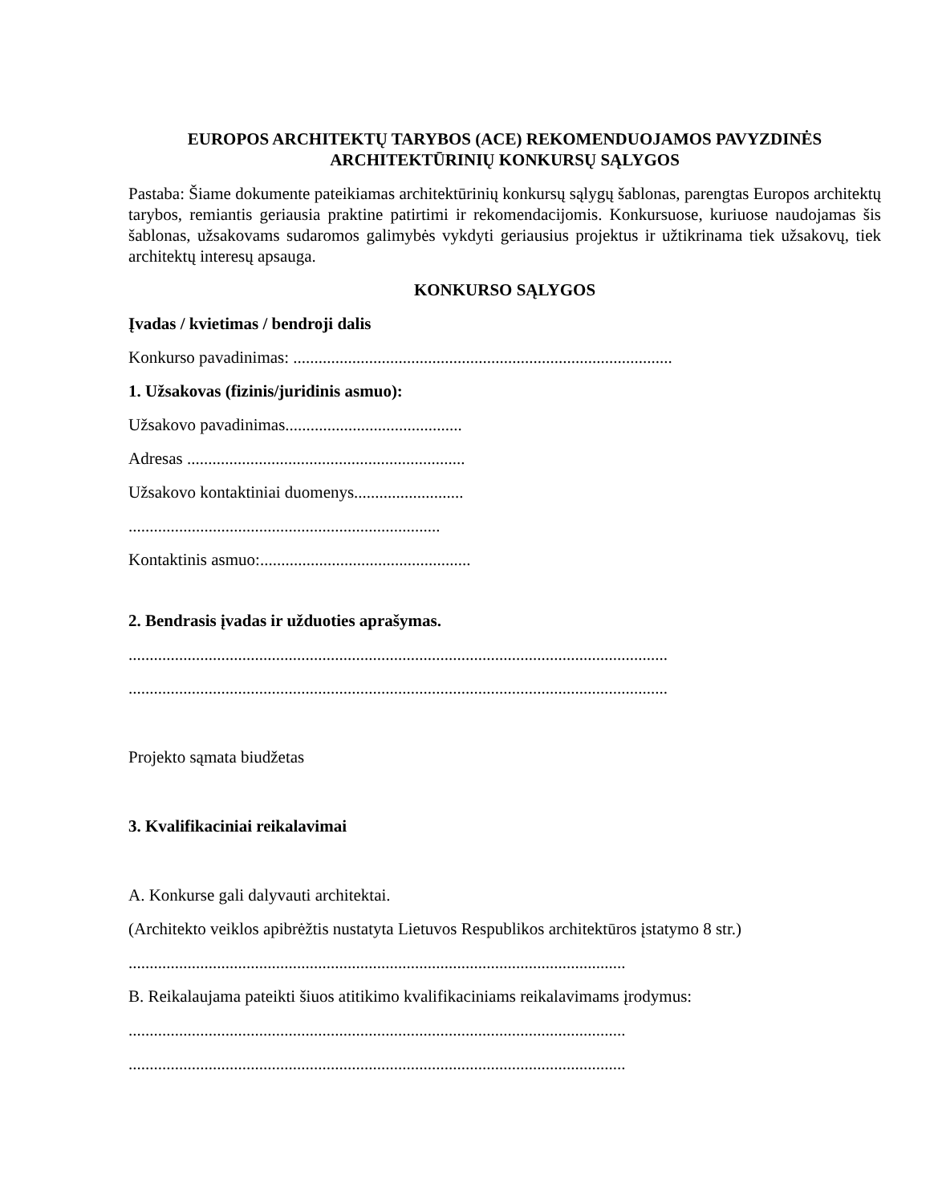EUROPOS ARCHITEKTŲ TARYBOS (ACE) REKOMENDUOJAMOS PAVYZDINĖS
ARCHITEKTŪRINIŲ KONKURSŲ SĄLYGOS
Pastaba: Šiame dokumente pateikiamas architektūrinių konkursų sąlygų šablonas, parengtas Europos architektų tarybos, remiantis geriausia praktine patirtimi ir rekomendacijomis. Konkursuose, kuriuose naudojamas šis šablonas, užsakovams sudaromos galimybės vykdyti geriausius projektus ir užtikrinama tiek užsakovų, tiek architektų interesų apsauga.
KONKURSO SĄLYGOS
Įvadas / kvietimas / bendroji dalis
Konkurso pavadinimas: ..........................................................................................
1. Užsakovas (fizinis/juridinis asmuo):
Užsakovo pavadinimas..........................................
Adresas ..................................................................
Užsakovo kontaktiniai duomenys..........................
..........................................................................
Kontaktinis asmuo:..................................................
2. Bendrasis įvadas ir užduoties aprašymas.
................................................................................................................................
................................................................................................................................
Projekto sąmata biudžetas
3. Kvalifikaciniai reikalavimai
A. Konkurse gali dalyvauti architektai.
(Architekto veiklos apibrėžtis nustatyta Lietuvos Respublikos architektūros įstatymo 8 str.)
......................................................................................................................
B. Reikalaujama pateikti šiuos atitikimo kvalifikaciniams reikalavimams įrodymus:
......................................................................................................................
......................................................................................................................